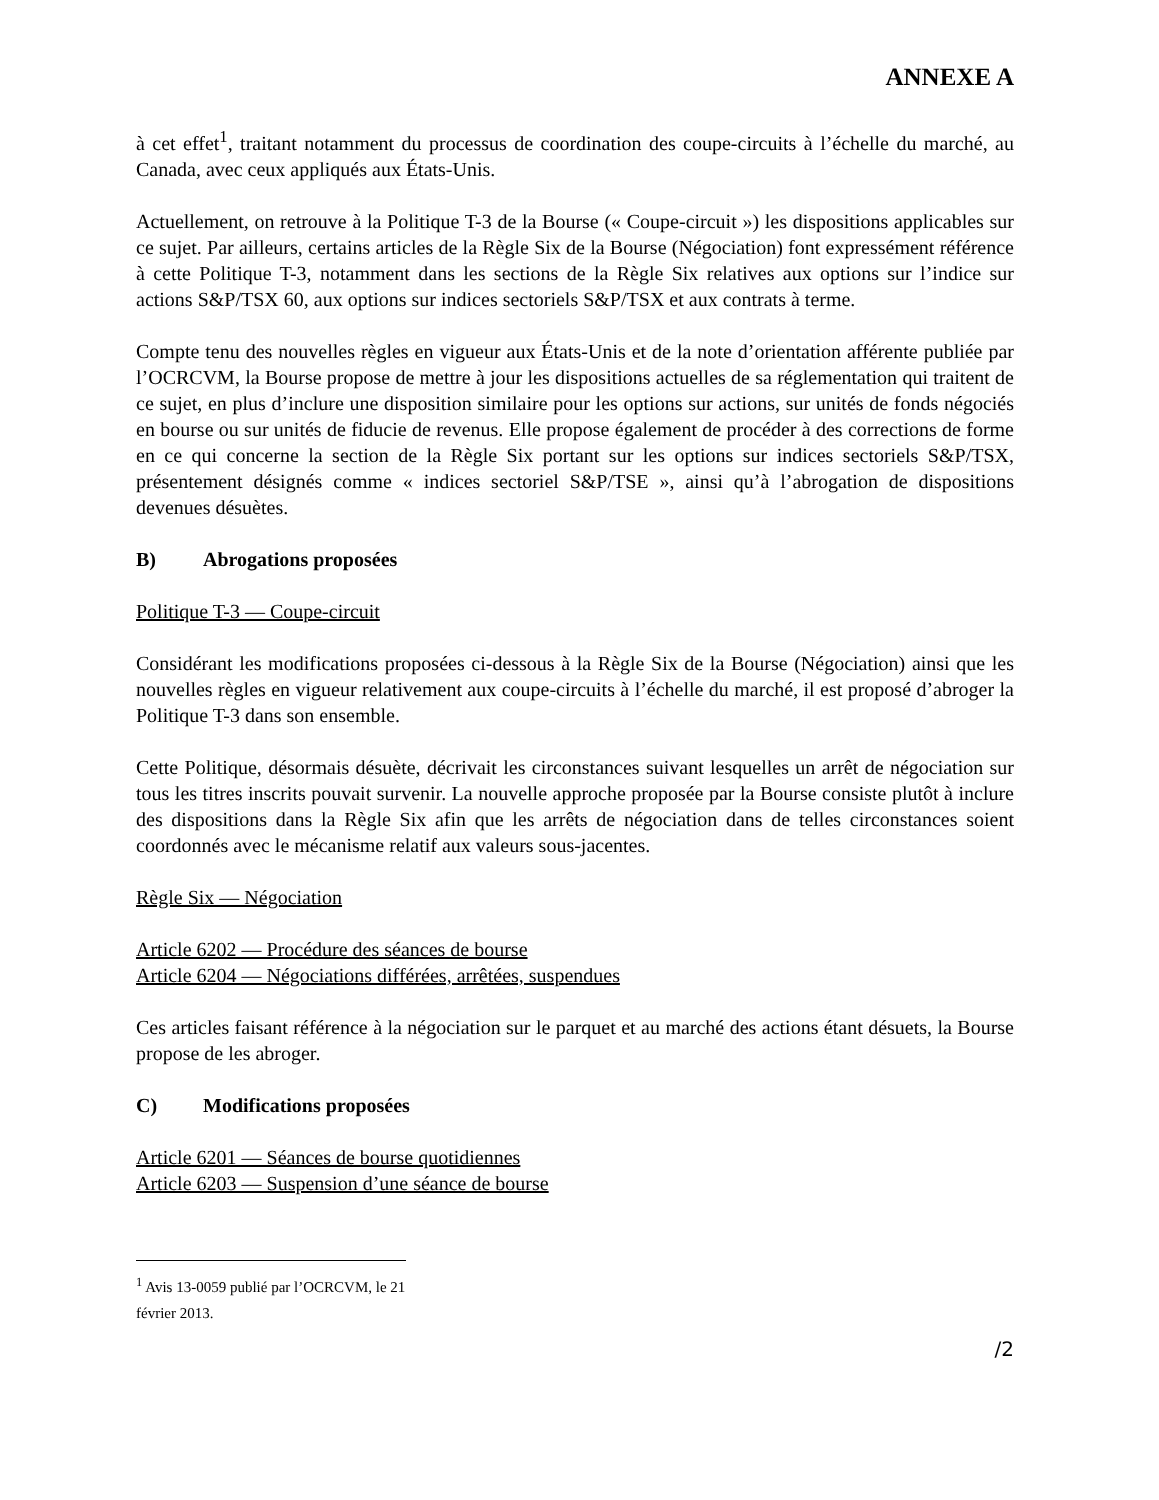ANNEXE A
à cet effet<sup>1</sup>, traitant notamment du processus de coordination des coupe-circuits à l’échelle du marché, au Canada, avec ceux appliqués aux États-Unis.
Actuellement, on retrouve à la Politique T-3 de la Bourse (« Coupe-circuit ») les dispositions applicables sur ce sujet. Par ailleurs, certains articles de la Règle Six de la Bourse (Négociation) font expressément référence à cette Politique T-3, notamment dans les sections de la Règle Six relatives aux options sur l’indice sur actions S&P/TSX 60, aux options sur indices sectoriels S&P/TSX et aux contrats à terme.
Compte tenu des nouvelles règles en vigueur aux États-Unis et de la note d’orientation afférente publiée par l’OCRCVM, la Bourse propose de mettre à jour les dispositions actuelles de sa réglementation qui traitent de ce sujet, en plus d’inclure une disposition similaire pour les options sur actions, sur unités de fonds négociés en bourse ou sur unités de fiducie de revenus. Elle propose également de procéder à des corrections de forme en ce qui concerne la section de la Règle Six portant sur les options sur indices sectoriels S&P/TSX, présentement désignés comme « indices sectoriel S&P/TSE », ainsi qu’à l’abrogation de dispositions devenues désuètes.
B) Abrogations proposées
Politique T-3 — Coupe-circuit
Considérant les modifications proposées ci-dessous à la Règle Six de la Bourse (Négociation) ainsi que les nouvelles règles en vigueur relativement aux coupe-circuits à l’échelle du marché, il est proposé d’abroger la Politique T-3 dans son ensemble.
Cette Politique, désormais désuète, décrivait les circonstances suivant lesquelles un arrêt de négociation sur tous les titres inscrits pouvait survenir. La nouvelle approche proposée par la Bourse consiste plutôt à inclure des dispositions dans la Règle Six afin que les arrêts de négociation dans de telles circonstances soient coordonnés avec le mécanisme relatif aux valeurs sous-jacentes.
Règle Six — Négociation
Article 6202 — Procédure des séances de bourse
Article 6204 — Négociations différées, arrêtées, suspendues
Ces articles faisant référence à la négociation sur le parquet et au marché des actions étant désuets, la Bourse propose de les abroger.
C) Modifications proposées
Article 6201 — Séances de bourse quotidiennes
Article 6203 — Suspension d’une séance de bourse
<sup>1</sup> Avis 13-0059 publié par l’OCRCVM, le 21 février 2013.
/2